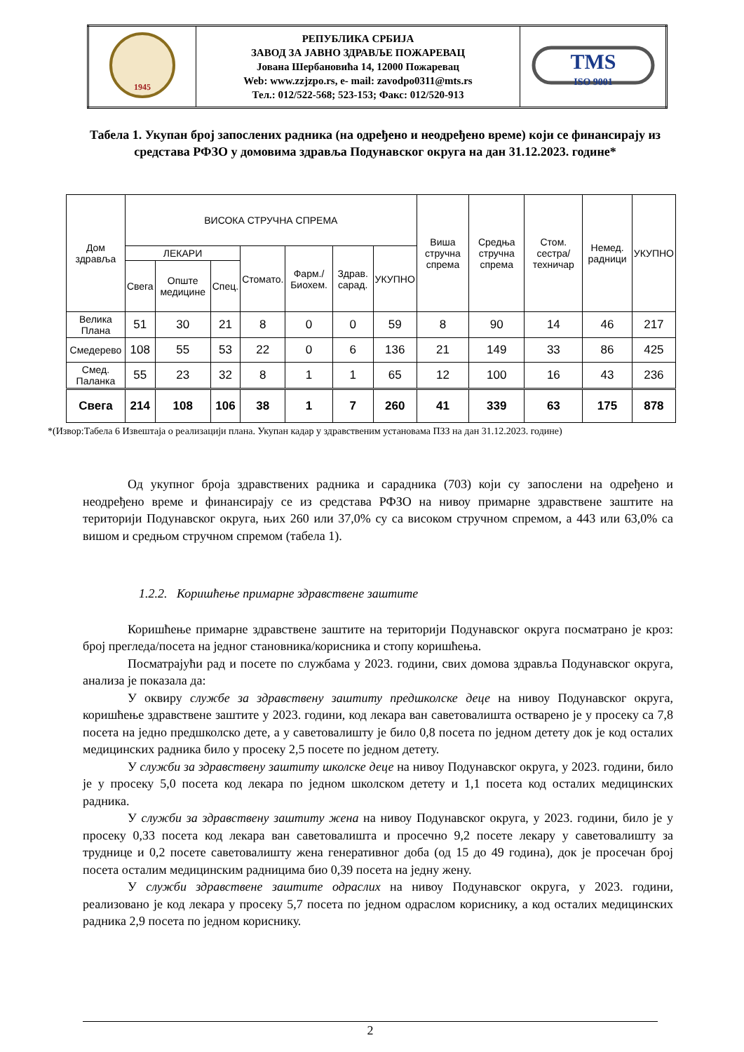| 1945 | РЕПУБЛИКА СРБИЈА ЗАВОД ЗА ЈАВНО ЗДРАВЉЕ ПОЖАРЕВАЦ Јована Шербановића 14, 12000 Пожаревац Web: www.zzjzpo.rs, e- mail: zavodpo0311@mts.rs Тел.: 012/522-568; 523-153; Факс: 012/520-913 | TMS ISO 9001 |
Табела 1. Укупан број запослених радника (на одређено и неодређено време) који се финансирају из средстава РФЗО у домовима здравља Подунавског округа на дан 31.12.2023. године*
| Дом здравља | ВИСОКА СТРУЧНА СПРЕМА | | | | | | | Виша стручна спрема | Средња стручна спрема | Стом. сестра/ техничар | Немед. радници | УКУПНО |
| --- | --- | --- | --- | --- | --- | --- | --- | --- | --- | --- | --- | --- |
| | ЛЕКАРИ | | | Стомато. | Фарм./ Биохем. | Здрав. сарад. | УКУПНО | | | | | |
| | Свега | Опште медицине | Спец. | | | | | | | | | |
| Велика Плана | 51 | 30 | 21 | 8 | 0 | 0 | 59 | 8 | 90 | 14 | 46 | 217 |
| Смедерево | 108 | 55 | 53 | 22 | 0 | 6 | 136 | 21 | 149 | 33 | 86 | 425 |
| Смед. Паланка | 55 | 23 | 32 | 8 | 1 | 1 | 65 | 12 | 100 | 16 | 43 | 236 |
| Свега | 214 | 108 | 106 | 38 | 1 | 7 | 260 | 41 | 339 | 63 | 175 | 878 |
*(Извор:Табела 6 Извештаја о реализацији плана. Укупан кадар у здравственим установама ПЗЗ на дан 31.12.2023. године)
Од укупног броја здравствених радника и сарадника (703) који су запослени на одређено и неодређено време и финансирају се из средстава РФЗО на нивоу примарне здравствене заштите на територији Подунавског округа, њих 260 или 37,0% су са високом стручном спремом, а 443 или 63,0% са вишом и средњом стручном спремом (табела 1).
1.2.2. Коришћење примарне здравствене заштите
Коришћење примарне здравствене заштите на територији Подунавског округа посматрано је кроз: број прегледа/посета на једног становника/корисника и стопу коришћења.
Посматрајући рад и посете по службама у 2023. години, свих домова здравља Подунавског округа, анализа је показала да:
У оквиру службе за здравствену заштиту предшколске деце на нивоу Подунавског округа, коришћење здравствене заштите у 2023. години, код лекара ван саветовалишта остварено је у просеку са 7,8 посета на једно предшколско дете, а у саветовалишту је било 0,8 посета по једном детету док је код осталих медицинских радника било у просеку 2,5 посете по једном детету.
У служби за здравствену заштиту школске деце на нивоу Подунавског округа, у 2023. години, било је у просеку 5,0 посета код лекара по једном школском детету и 1,1 посета код осталих медицинских радника.
У служби за здравствену заштиту жена на нивоу Подунавског округа, у 2023. години, било је у просеку 0,33 посета код лекара ван саветовалишта и просечно 9,2 посете лекару у саветовалишту за труднице и 0,2 посете саветовалишту жена генеративног доба (од 15 до 49 година), док је просечан број посета осталим медицинским радницима био 0,39 посета на једну жену.
У служби здравствене заштите одраслих на нивоу Подунавског округа, у 2023. години, реализовано је код лекара у просеку 5,7 посета по једном одраслом кориснику, а код осталих медицинских радника 2,9 посета по једном кориснику.
2